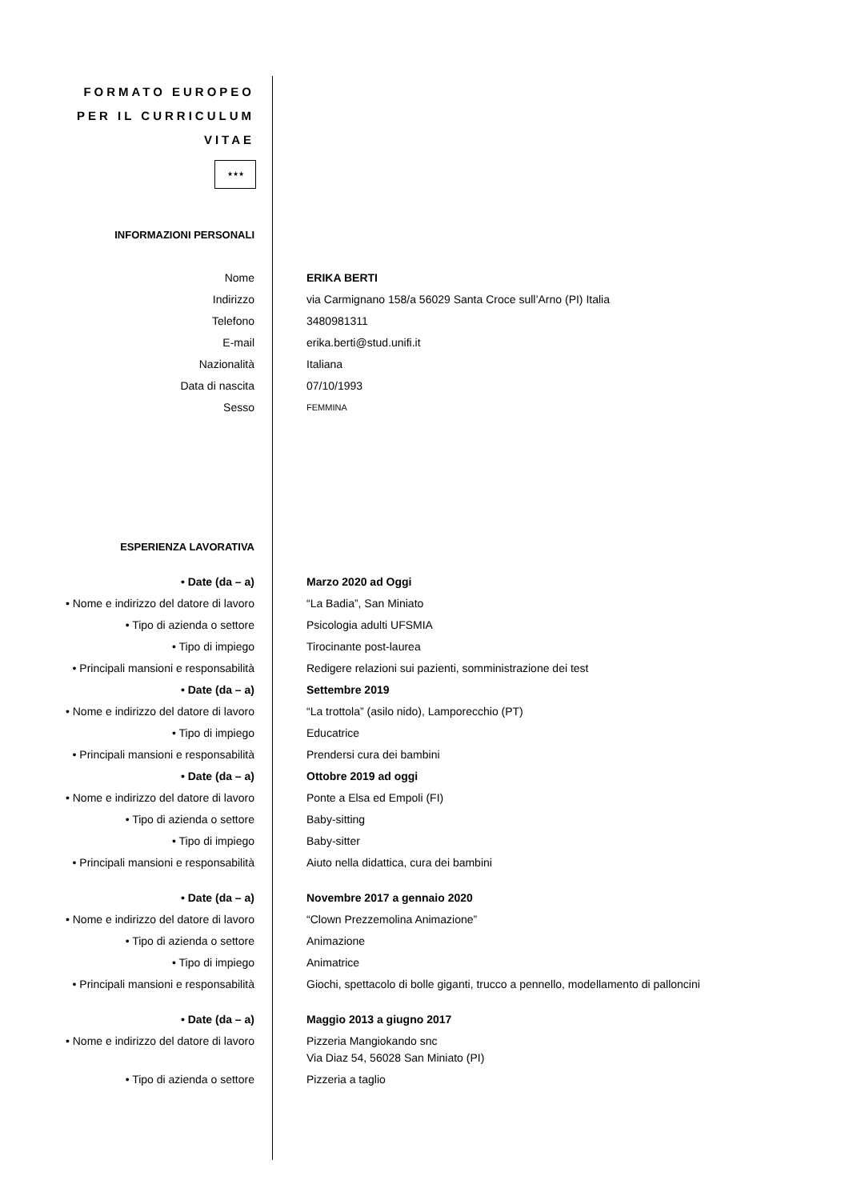FORMATO EUROPEO PER IL CURRICULUM VITAE
★★★
| INFORMAZIONI PERSONALI | |
| Nome | ERIKA BERTI |
| Indirizzo | via Carmignano 158/a 56029 Santa Croce sull’Arno (PI) Italia |
| Telefono | 3480981311 |
| E-mail | erika.berti@stud.unifi.it |
| Nazionalità | Italiana |
| Data di nascita | 07/10/1993 |
| Sesso | FEMMINA |
| ESPERIENZA LAVORATIVA | |
| • Date (da – a) | Marzo 2020 ad Oggi |
| • Nome e indirizzo del datore di lavoro | “La Badia”, San Miniato |
| • Tipo di azienda o settore | Psicologia adulti UFSMIA |
| • Tipo di impiego | Tirocinante post-laurea |
| • Principali mansioni e responsabilità | Redigere relazioni sui pazienti, somministrazione dei test |
| • Date (da – a) | Settembre 2019 |
| • Nome e indirizzo del datore di lavoro | “La trottola” (asilo nido), Lamporecchio (PT) |
| • Tipo di impiego | Educatrice |
| • Principali mansioni e responsabilità | Prendersi cura dei bambini |
| • Date (da – a) | Ottobre 2019 ad oggi |
| • Nome e indirizzo del datore di lavoro | Ponte a Elsa ed Empoli (FI) |
| • Tipo di azienda o settore | Baby-sitting |
| • Tipo di impiego | Baby-sitter |
| • Principali mansioni e responsabilità | Aiuto nella didattica, cura dei bambini |
| • Date (da – a) | Novembre 2017 a gennaio 2020 |
| • Nome e indirizzo del datore di lavoro | “Clown Prezzemolina Animazione” |
| • Tipo di azienda o settore | Animazione |
| • Tipo di impiego | Animatrice |
| • Principali mansioni e responsabilità | Giochi, spettacolo di bolle giganti, trucco a pennello, modellamento di palloncini |
| • Date (da – a) | Maggio 2013 a giugno 2017 |
| • Nome e indirizzo del datore di lavoro | Pizzeria Mangiokando snc Via Diaz 54, 56028 San Miniato (PI) |
| • Tipo di azienda o settore | Pizzeria a taglio |